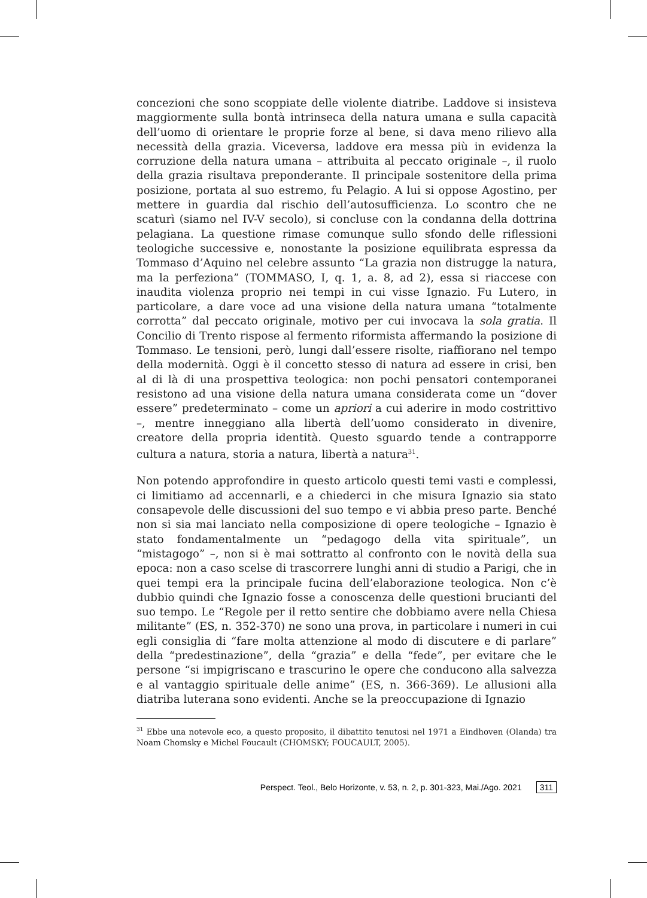concezioni che sono scoppiate delle violente diatribe. Laddove si insisteva maggiormente sulla bontà intrinseca della natura umana e sulla capacità dell’uomo di orientare le proprie forze al bene, si dava meno rilievo alla necessità della grazia. Viceversa, laddove era messa più in evidenza la corruzione della natura umana – attribuita al peccato originale –, il ruolo della grazia risultava preponderante. Il principale sostenitore della prima posizione, portata al suo estremo, fu Pelagio. A lui si oppose Agostino, per mettere in guardia dal rischio dell’autosufficienza. Lo scontro che ne scaturì (siamo nel IV-V secolo), si concluse con la condanna della dottrina pelagiana. La questione rimase comunque sullo sfondo delle riflessioni teologiche successive e, nonostante la posizione equilibrata espressa da Tommaso d’Aquino nel celebre assunto “La grazia non distrugge la natura, ma la perfeziona” (TOMMASO, I, q. 1, a. 8, ad 2), essa si riaccese con inaudita violenza proprio nei tempi in cui visse Ignazio. Fu Lutero, in particolare, a dare voce ad una visione della natura umana “totalmente corrotta” dal peccato originale, motivo per cui invocava la sola gratia. Il Concilio di Trento rispose al fermento riformista affermando la posizione di Tommaso. Le tensioni, però, lungi dall’essere risolte, riaffiorano nel tempo della modernità. Oggi è il concetto stesso di natura ad essere in crisi, ben al di là di una prospettiva teologica: non pochi pensatori contemporanei resistono ad una visione della natura umana considerata come un “dover essere” predeterminato – come un apriori a cui aderire in modo costrittivo –, mentre inneggiano alla libertà dell’uomo considerato in divenire, creatore della propria identità. Questo sguardo tende a contrapporre cultura a natura, storia a natura, libertà a natura<sup>31</sup>.
Non potendo approfondire in questo articolo questi temi vasti e complessi, ci limitiamo ad accennarli, e a chiederci in che misura Ignazio sia stato consapevole delle discussioni del suo tempo e vi abbia preso parte. Benché non si sia mai lanciato nella composizione di opere teologiche – Ignazio è stato fondamentalmente un “pedagogo della vita spirituale”, un “mistagogo” –, non si è mai sottratto al confronto con le novità della sua epoca: non a caso scelse di trascorrere lunghi anni di studio a Parigi, che in quei tempi era la principale fucina dell’elaborazione teologica. Non c’è dubbio quindi che Ignazio fosse a conoscenza delle questioni brucianti del suo tempo. Le “Regole per il retto sentire che dobbiamo avere nella Chiesa militante” (ES, n. 352-370) ne sono una prova, in particolare i numeri in cui egli consiglia di “fare molta attenzione al modo di discutere e di parlare” della “predestinazione”, della “grazia” e della “fede”, per evitare che le persone “si impigriscano e trascurino le opere che conducono alla salvezza e al vantaggio spirituale delle anime” (ES, n. 366-369). Le allusioni alla diatriba luterana sono evidenti. Anche se la preoccupazione di Ignazio
<sup>31</sup> Ebbe una notevole eco, a questo proposito, il dibattito tenutosi nel 1971 a Eindhoven (Olanda) tra Noam Chomsky e Michel Foucault (CHOMSKY; FOUCAULT, 2005).
Perspect. Teol., Belo Horizonte, v. 53, n. 2, p. 301-323, Mai./Ago. 2021 311